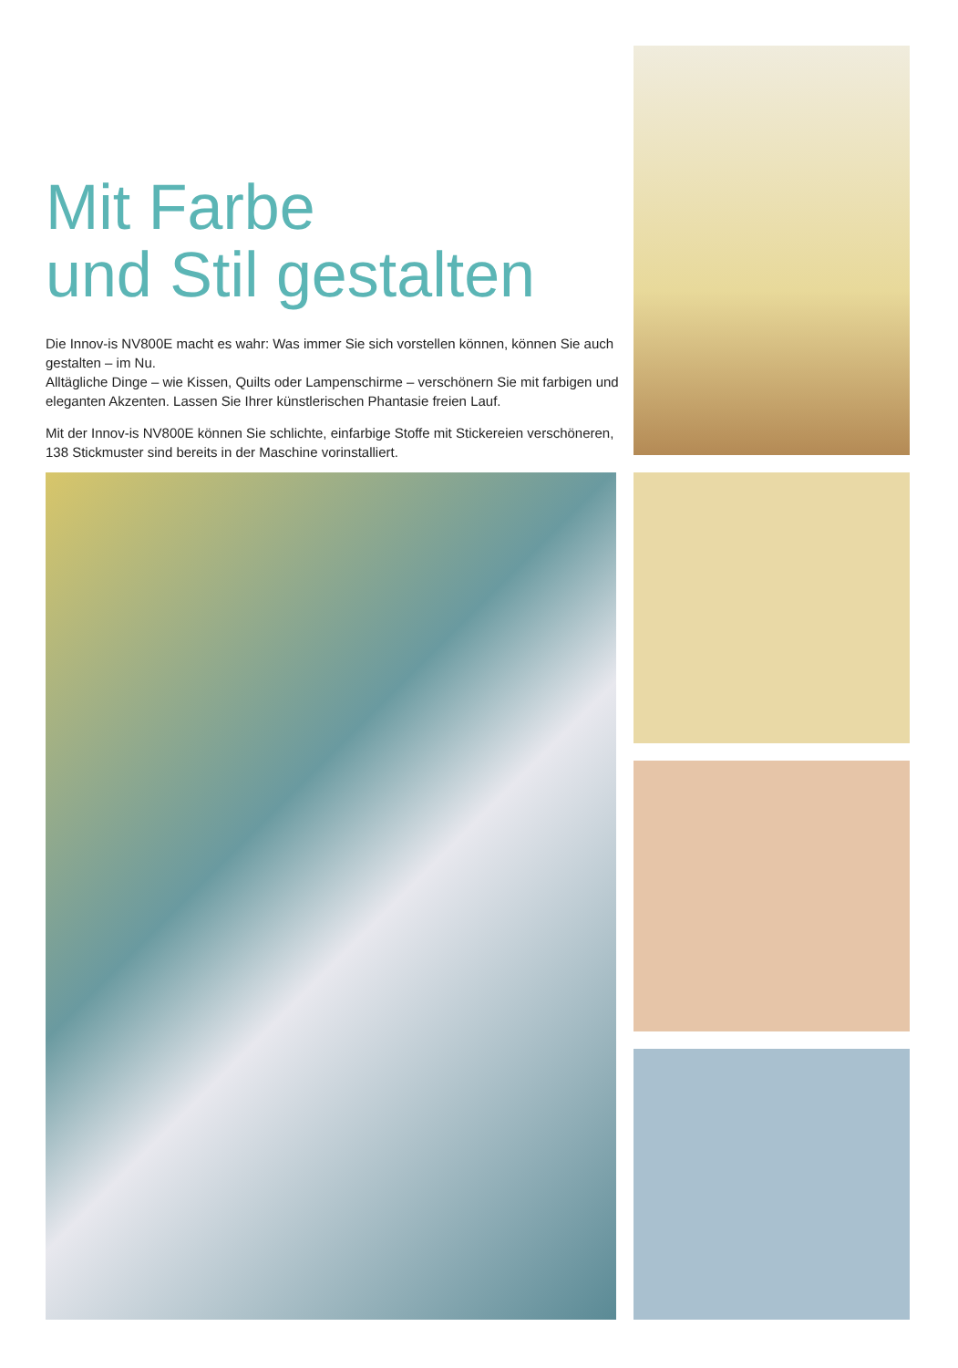Mit Farbe
und Stil gestalten
Die Innov-is NV800E macht es wahr: Was immer Sie sich vorstellen können, können Sie auch gestalten – im Nu.
Alltägliche Dinge – wie Kissen, Quilts oder Lampenschirme – verschönern Sie mit farbigen und eleganten Akzenten. Lassen Sie Ihrer künstlerischen Phantasie freien Lauf.
Mit der Innov-is NV800E können Sie schlichte, einfarbige Stoffe mit Stickereien verschöneren, 138 Stickmuster sind bereits in der Maschine vorinstalliert.